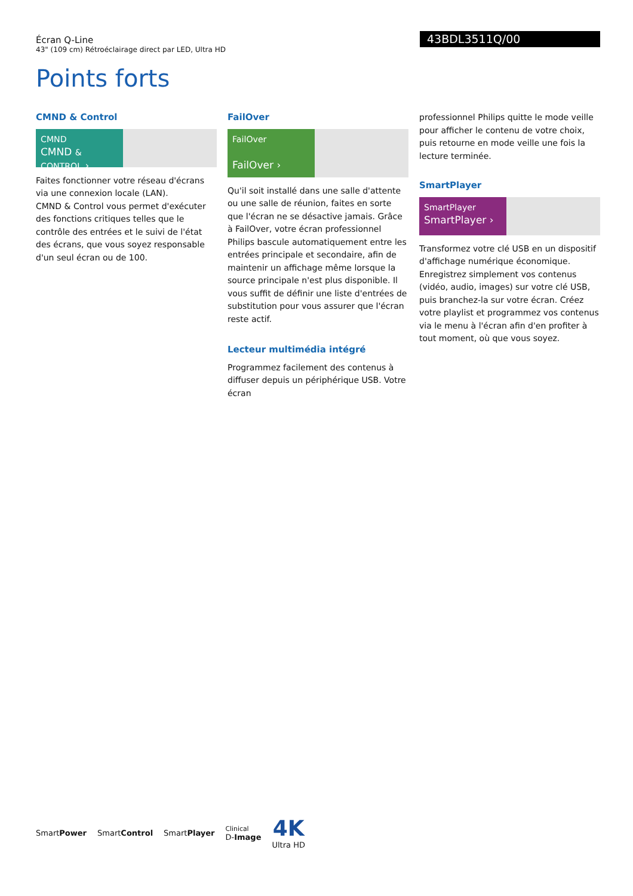Écran Q-Line
43" (109 cm) Rétroéclairage direct par LED, Ultra HD
43BDL3511Q/00
Points forts
CMND & Control
CMND
CMND & CONTROL ›
Faites fonctionner votre réseau d'écrans via une connexion locale (LAN).
CMND & Control vous permet d'exécuter des fonctions critiques telles que le contrôle des entrées et le suivi de l'état des écrans, que vous soyez responsable d'un seul écran ou de 100.
FailOver
FailOver
FailOver ›
Qu'il soit installé dans une salle d'attente ou une salle de réunion, faites en sorte que l'écran ne se désactive jamais. Grâce à FailOver, votre écran professionnel Philips bascule automatiquement entre les entrées principale et secondaire, afin de maintenir un affichage même lorsque la source principale n'est plus disponible. Il vous suffit de définir une liste d'entrées de substitution pour vous assurer que l'écran reste actif.
Lecteur multimédia intégré
Programmez facilement des contenus à diffuser depuis un périphérique USB. Votre écran
professionnel Philips quitte le mode veille pour afficher le contenu de votre choix, puis retourne en mode veille une fois la lecture terminée.
SmartPlayer
SmartPlayer
SmartPlayer ›
Transformez votre clé USB en un dispositif d'affichage numérique économique.
Enregistrez simplement vos contenus (vidéo, audio, images) sur votre clé USB, puis branchez-la sur votre écran. Créez votre playlist et programmez vos contenus via le menu à l'écran afin d'en profiter à tout moment, où que vous soyez.
SmartPower SmartControl SmartPlayer Clinical
D-Image 4K
Ultra HD